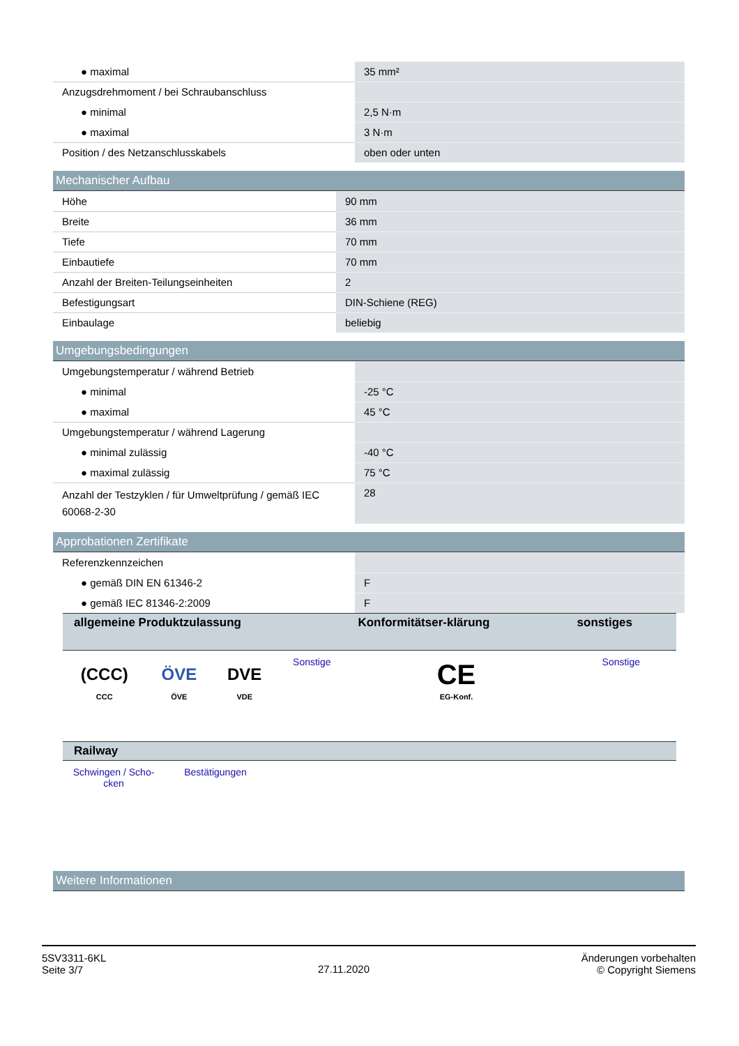| ● maximal | 35 mm² |
| Anzugsdrehmoment / bei Schraubanschluss | |
| ● minimal | 2,5 N·m |
| ● maximal | 3 N·m |
| Position / des Netzanschlusskabels | oben oder unten |
Mechanischer Aufbau
| Höhe | 90 mm |
| Breite | 36 mm |
| Tiefe | 70 mm |
| Einbautiefe | 70 mm |
| Anzahl der Breiten-Teilungseinheiten | 2 |
| Befestigungsart | DIN-Schiene (REG) |
| Einbaulage | beliebig |
Umgebungsbedingungen
| Umgebungstemperatur / während Betrieb | |
| ● minimal | -25 °C |
| ● maximal | 45 °C |
| Umgebungstemperatur / während Lagerung | |
| ● minimal zulässig | -40 °C |
| ● maximal zulässig | 75 °C |
| Anzahl der Testzyklen / für Umweltprüfung / gemäß IEC 60068-2-30 | 28 |
Approbationen Zertifikate
| Referenzkennzeichen | |
| ● gemäß DIN EN 61346-2 | F |
| ● gemäß IEC 81346-2:2009 | F |
| allgemeine Produktzulassung | | | | Konformitätser-klärung | sonstiges |
| --- | --- | --- | --- | --- | --- |
| (CCC) CCC | ÖVE ÖVE | DVE VDE | Sonstige | CE EG-Konf. | Sonstige |
| Railway | | |
| --- | --- | --- |
| Schwingen / Scho-cken | Bestätigungen | |
Weitere Informationen
5SV3311-6KL
Seite 3/7
27.11.2020
Änderungen vorbehalten
© Copyright Siemens